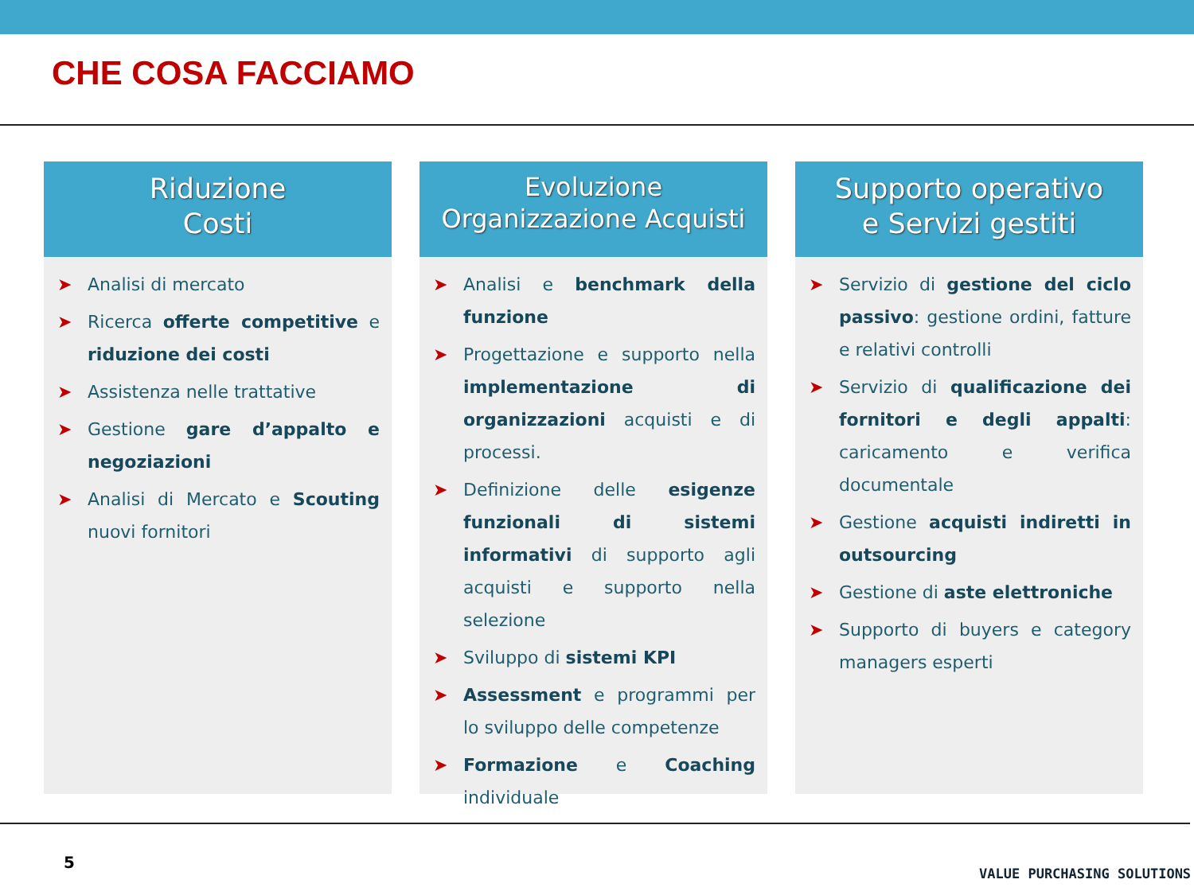CHE COSA FACCIAMO
Riduzione
Costi
➤ Analisi di mercato
➤ Ricerca offerte competitive e riduzione dei costi
➤ Assistenza nelle trattative
➤ Gestione gare d’appalto e negoziazioni
➤ Analisi di Mercato e Scouting nuovi fornitori
Evoluzione
Organizzazione Acquisti
➤ Analisi e benchmark della funzione
➤ Progettazione e supporto nella implementazione di organizzazioni acquisti e di processi.
➤ Definizione delle esigenze funzionali di sistemi informativi di supporto agli acquisti e supporto nella selezione
➤ Sviluppo di sistemi KPI
➤ Assessment e programmi per lo sviluppo delle competenze
➤ Formazione e Coaching individuale
Supporto operativo
e Servizi gestiti
➤ Servizio di gestione del ciclo passivo: gestione ordini, fatture e relativi controlli
➤ Servizio di qualificazione dei fornitori e degli appalti: caricamento e verifica documentale
➤ Gestione acquisti indiretti in outsourcing
➤ Gestione di aste elettroniche
➤ Supporto di buyers e category managers esperti
5
VALUE PURCHASING SOLUTIONS